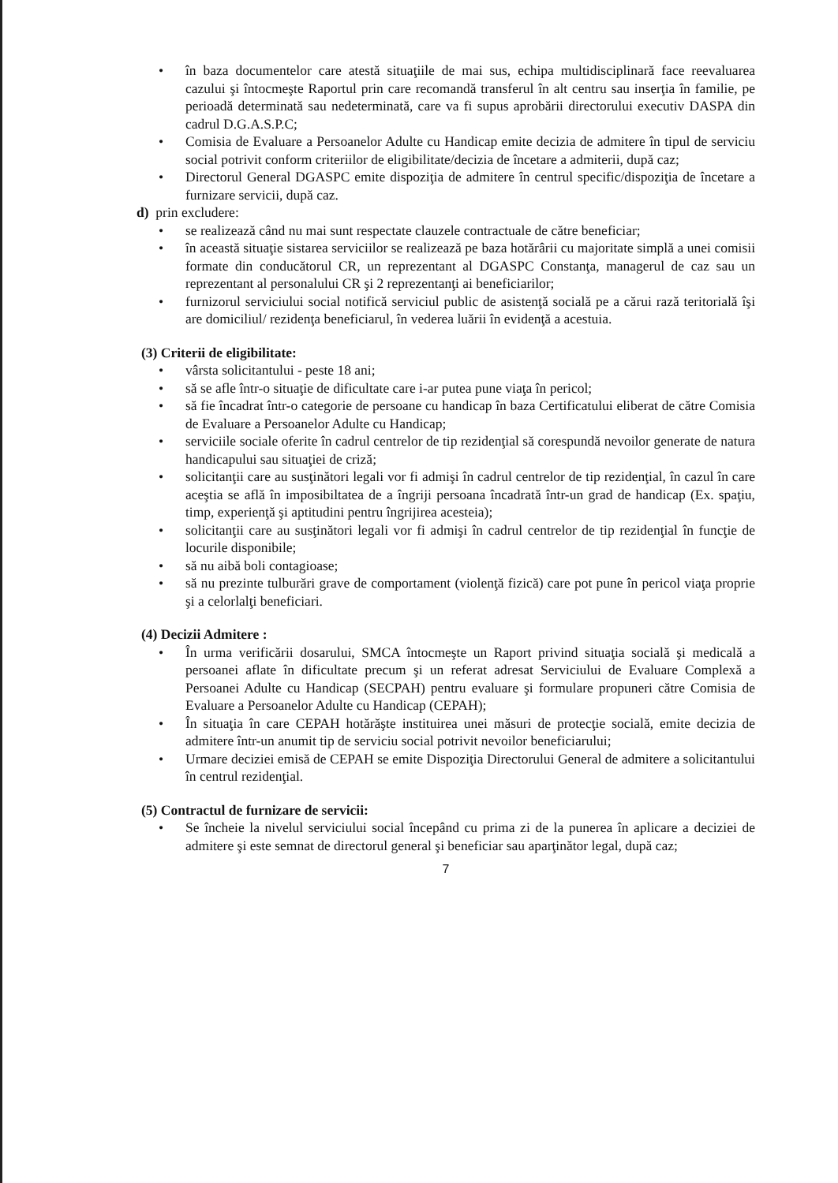• în baza documentelor care atestă situaţiile de mai sus, echipa multidisciplinară face reevaluarea cazului şi întocmeşte Raportul prin care recomandă transferul în alt centru sau inserţia în familie, pe perioadă determinată sau nedeterminată, care va fi supus aprobării directorului executiv DASPA din cadrul D.G.A.S.P.C;
• Comisia de Evaluare a Persoanelor Adulte cu Handicap emite decizia de admitere în tipul de serviciu social potrivit conform criteriilor de eligibilitate/decizia de încetare a admiterii, după caz;
• Directorul General DGASPC emite dispoziţia de admitere în centrul specific/dispoziţia de încetare a furnizare servicii, după caz.
d) prin excludere:
• se realizează când nu mai sunt respectate clauzele contractuale de către beneficiar;
• în această situaţie sistarea serviciilor se realizează pe baza hotărârii cu majoritate simplă a unei comisii formate din conducătorul CR, un reprezentant al DGASPC Constanţa, managerul de caz sau un reprezentant al personalului CR şi 2 reprezentanţi ai beneficiarilor;
• furnizorul serviciului social notifică serviciul public de asistenţă socială pe a cărui rază teritorială îşi are domiciliul/ rezidenţa beneficiarul, în vederea luării în evidenţă a acestuia.
(3) Criterii de eligibilitate:
• vârsta solicitantului - peste 18 ani;
• să se afle într-o situaţie de dificultate care i-ar putea pune viaţa în pericol;
• să fie încadrat într-o categorie de persoane cu handicap în baza Certificatului eliberat de către Comisia de Evaluare a Persoanelor Adulte cu Handicap;
• serviciile sociale oferite în cadrul centrelor de tip rezidenţial să corespundă nevoilor generate de natura handicapului sau situaţiei de criză;
• solicitanţii care au susţinători legali vor fi admişi în cadrul centrelor de tip rezidenţial, în cazul în care aceştia se află în imposibiltatea de a îngriji persoana încadrată într-un grad de handicap (Ex. spaţiu, timp, experienţă şi aptitudini pentru îngrijirea acesteia);
• solicitanţii care au susţinători legali vor fi admişi în cadrul centrelor de tip rezidenţial în funcţie de locurile disponibile;
• să nu aibă boli contagioase;
• să nu prezinte tulburări grave de comportament (violenţă fizică) care pot pune în pericol viaţa proprie şi a celorlalţi beneficiari.
(4) Decizii Admitere :
• În urma verificării dosarului, SMCA întocmeşte un Raport privind situaţia socială şi medicală a persoanei aflate în dificultate precum şi un referat adresat Serviciului de Evaluare Complexă a Persoanei Adulte cu Handicap (SECPAH) pentru evaluare şi formulare propuneri către Comisia de Evaluare a Persoanelor Adulte cu Handicap (CEPAH);
• În situaţia în care CEPAH hotărăşte instituirea unei măsuri de protecţie socială, emite decizia de admitere într-un anumit tip de serviciu social potrivit nevoilor beneficiarului;
• Urmare deciziei emisă de CEPAH se emite Dispoziţia Directorului General de admitere a solicitantului în centrul rezidenţial.
(5) Contractul de furnizare de servicii:
• Se încheie la nivelul serviciului social începând cu prima zi de la punerea în aplicare a deciziei de admitere şi este semnat de directorul general şi beneficiar sau aparţinător legal, după caz;
7